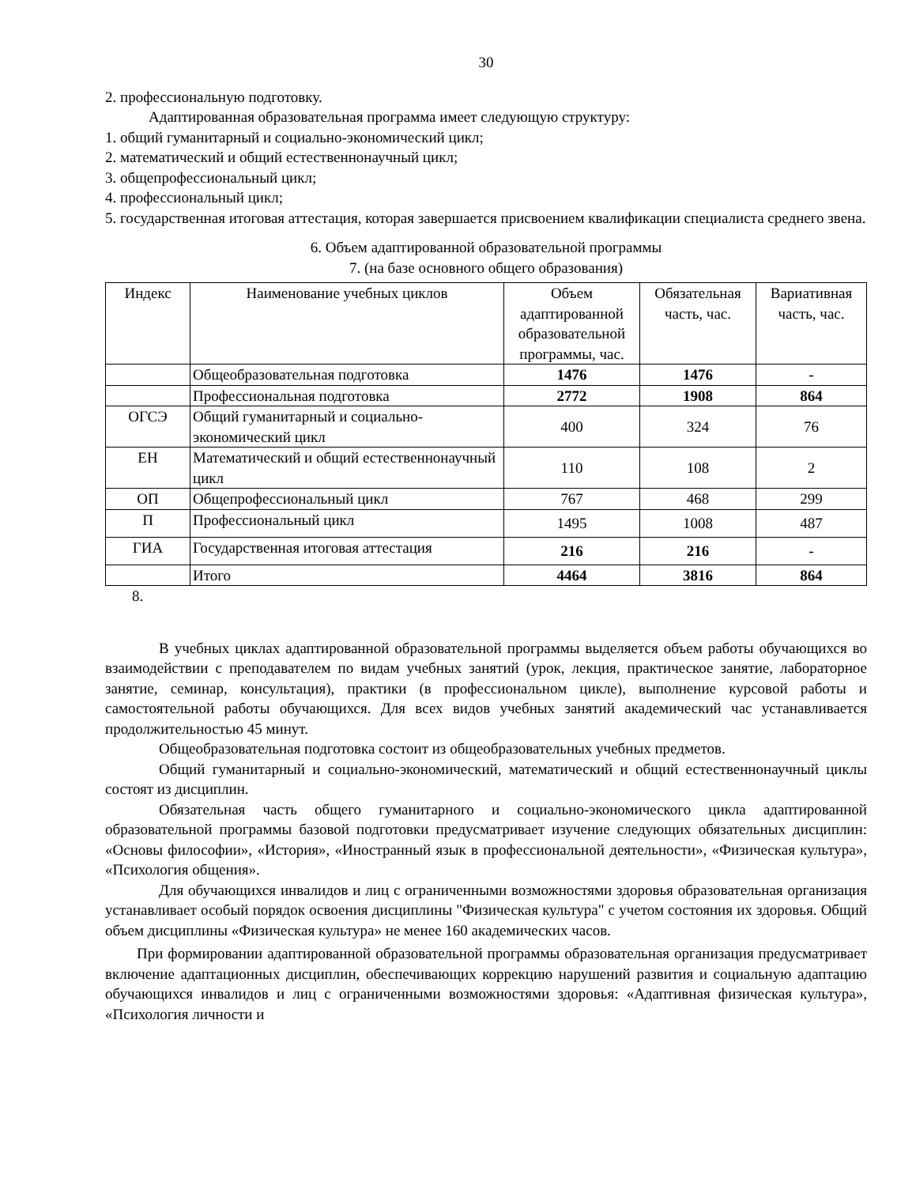30
2. профессиональную подготовку.
Адаптированная образовательная программа имеет следующую структуру:
1. общий гуманитарный и социально-экономический цикл;
2. математический и общий естественнонаучный цикл;
3. общепрофессиональный цикл;
4. профессиональный цикл;
5. государственная итоговая аттестация, которая завершается присвоением квалификации специалиста среднего звена.
6. Объем адаптированной образовательной программы
7. (на базе основного общего образования)
| Индекс | Наименование учебных циклов | Объем адаптированной образовательной программы, час. | Обязательная часть, час. | Вариативная часть, час. |
| --- | --- | --- | --- | --- |
| | Общеобразовательная подготовка | 1476 | 1476 | - |
| | Профессиональная подготовка | 2772 | 1908 | 864 |
| ОГСЭ | Общий гуманитарный и социально-экономический цикл | 400 | 324 | 76 |
| ЕН | Математический и общий естественнонаучный цикл | 110 | 108 | 2 |
| ОП | Общепрофессиональный цикл | 767 | 468 | 299 |
| П | Профессиональный цикл | 1495 | 1008 | 487 |
| ГИА | Государственная итоговая аттестация | 216 | 216 | - |
| | Итого | 4464 | 3816 | 864 |
8.
В учебных циклах адаптированной образовательной программы выделяется объем работы обучающихся во взаимодействии с преподавателем по видам учебных занятий (урок, лекция, практическое занятие, лабораторное занятие, семинар, консультация), практики (в профессиональном цикле), выполнение курсовой работы и самостоятельной работы обучающихся. Для всех видов учебных занятий академический час устанавливается продолжительностью 45 минут.
Общеобразовательная подготовка состоит из общеобразовательных учебных предметов.
Общий гуманитарный и социально-экономический, математический и общий естественнонаучный циклы состоят из дисциплин.
Обязательная часть общего гуманитарного и социально-экономического цикла адаптированной образовательной программы базовой подготовки предусматривает изучение следующих обязательных дисциплин: «Основы философии», «История», «Иностранный язык в профессиональной деятельности», «Физическая культура», «Психология общения».
Для обучающихся инвалидов и лиц с ограниченными возможностями здоровья образовательная организация устанавливает особый порядок освоения дисциплины "Физическая культура" с учетом состояния их здоровья. Общий объем дисциплины «Физическая культура» не менее 160 академических часов.
При формировании адаптированной образовательной программы образовательная организация предусматривает включение адаптационных дисциплин, обеспечивающих коррекцию нарушений развития и социальную адаптацию обучающихся инвалидов и лиц с ограниченными возможностями здоровья: «Адаптивная физическая культура», «Психология личности и